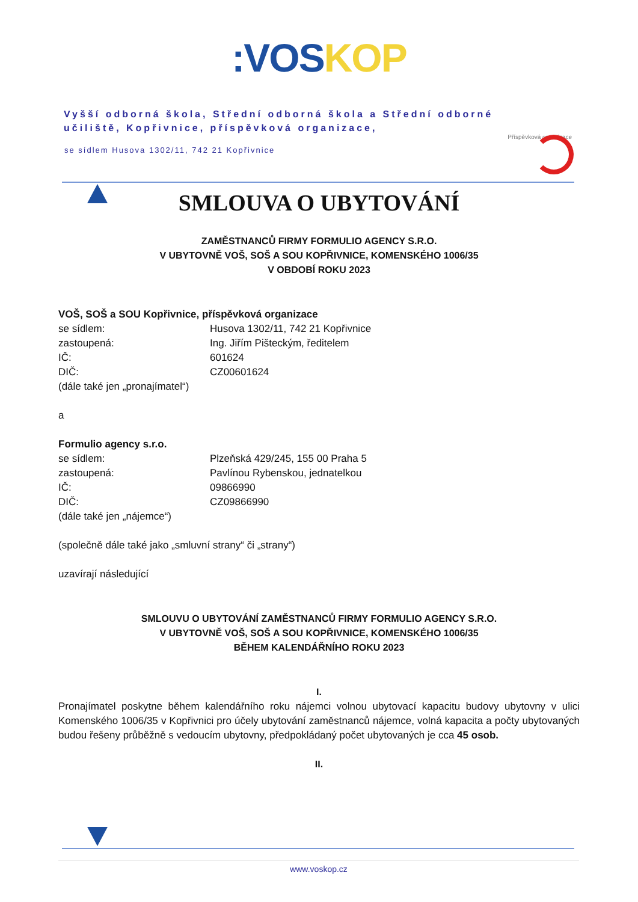:VOS KOP
Vyšší odborná škola, Střední odborná škola a Střední odborné učiliště, Kopřivnice, příspěvková organizace,
se sídlem Husova 1302/11, 742 21 Kopřivnice
Příspěvková organizace
SMLOUVA O UBYTOVÁNÍ
ZAMĚSTNANCŮ FIRMY FORMULIO AGENCY S.R.O.
V UBYTOVNĚ VOŠ, SOŠ A SOU KOPŘIVNICE, KOMENSKÉHO 1006/35
V OBDOBÍ ROKU 2023
VOŠ, SOŠ a SOU Kopřivnice, příspěvková organizace
se sídlem: Husova 1302/11, 742 21 Kopřivnice
zastoupená: Ing. Jiřím Pišteckým, ředitelem
IČ: 601624
DIČ: CZ00601624
(dále také jen „pronajímatel“)
a
Formulio agency s.r.o.
se sídlem: Plzeňská 429/245, 155 00 Praha 5
zastoupená: Pavlínou Rybenskou, jednatelkou
IČ: 09866990
DIČ: CZ09866990
(dále také jen „nájemce“)
(společně dále také jako „smluvní strany“ či „strany“)
uzavírají následující
SMLOUVU O UBYTOVÁNÍ ZAMĚSTNANCŮ FIRMY FORMULIO AGENCY S.R.O.
V UBYTOVNĚ VOŠ, SOŠ A SOU KOPŘIVNICE, KOMENSKÉHO 1006/35
BĚHEM KALENDÁŘNÍHO ROKU 2023
I.
Pronajímatel poskytne během kalendářního roku nájemci volnou ubytovací kapacitu budovy ubytovny v ulici Komenského 1006/35 v Kopřivnici pro účely ubytování zaměstnanců nájemce, volná kapacita a počty ubytovaných budou řešeny průběžně s vedoucím ubytovny, předpokládaný počet ubytovaných je cca 45 osob.
II.
www.voskop.cz